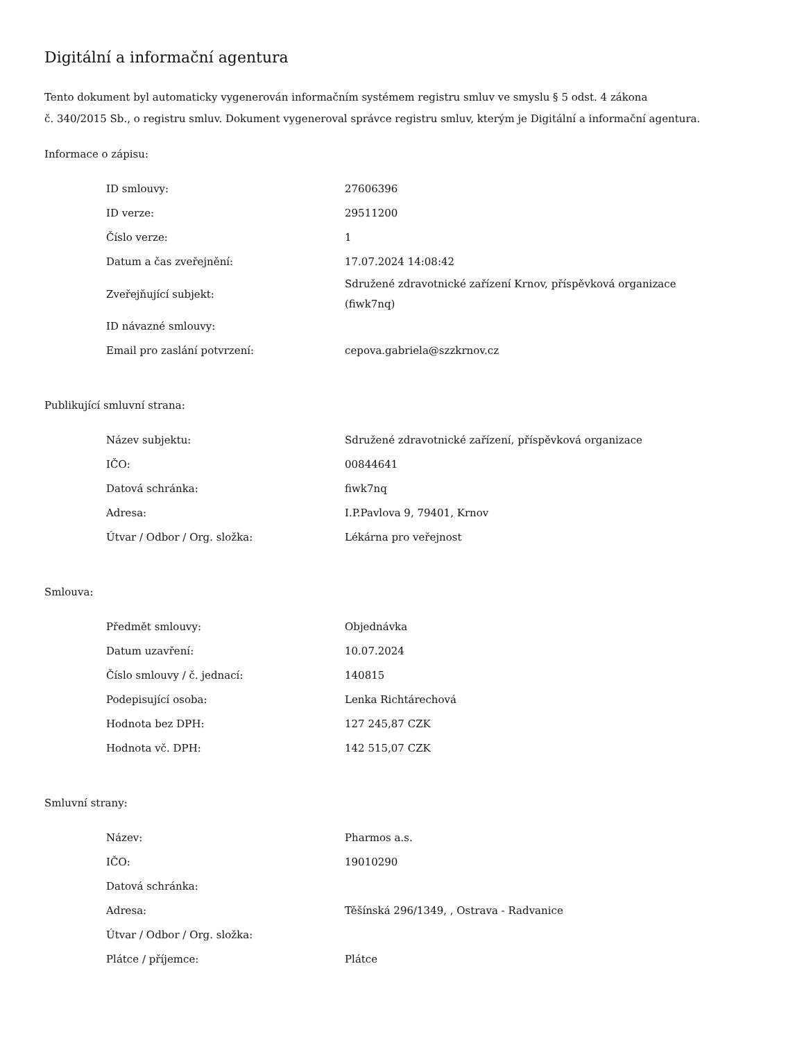Digitální a informační agentura
Tento dokument byl automaticky vygenerován informačním systémem registru smluv ve smyslu § 5 odst. 4 zákona
č. 340/2015 Sb., o registru smluv. Dokument vygeneroval správce registru smluv, kterým je Digitální a informační agentura.
Informace o zápisu:
| ID smlouvy: | 27606396 |
| ID verze: | 29511200 |
| Číslo verze: | 1 |
| Datum a čas zveřejnění: | 17.07.2024 14:08:42 |
| Zveřejňující subjekt: | Sdružené zdravotnické zařízení Krnov, příspěvková organizace (fiwk7nq) |
| ID návazné smlouvy: | |
| Email pro zaslání potvrzení: | cepova.gabriela@szzkrnov.cz |
Publikující smluvní strana:
| Název subjektu: | Sdružené zdravotnické zařízení, příspěvková organizace |
| IČO: | 00844641 |
| Datová schránka: | fiwk7nq |
| Adresa: | I.P.Pavlova 9, 79401, Krnov |
| Útvar / Odbor / Org. složka: | Lékárna pro veřejnost |
Smlouva:
| Předmět smlouvy: | Objednávka |
| Datum uzavření: | 10.07.2024 |
| Číslo smlouvy / č. jednací: | 140815 |
| Podepisující osoba: | Lenka Richtárechová |
| Hodnota bez DPH: | 127 245,87 CZK |
| Hodnota vč. DPH: | 142 515,07 CZK |
Smluvní strany:
| Název: | Pharmos a.s. |
| IČO: | 19010290 |
| Datová schránka: | |
| Adresa: | Těšínská 296/1349, , Ostrava - Radvanice |
| Útvar / Odbor / Org. složka: | |
| Plátce / příjemce: | Plátce |